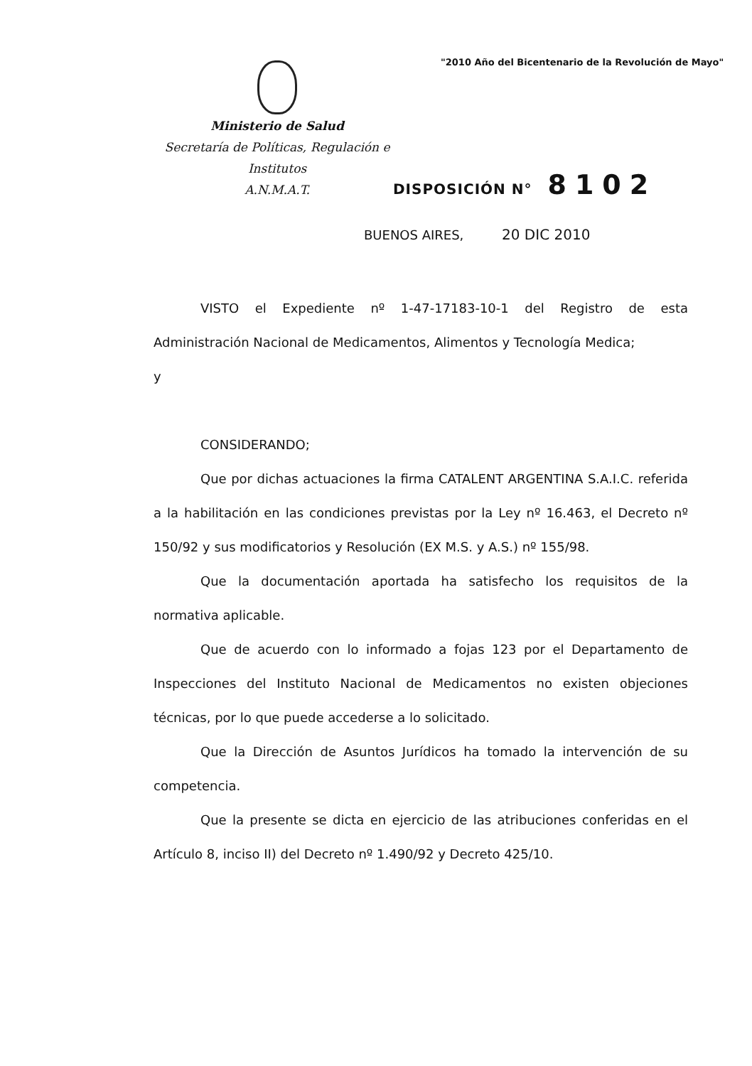"2010 Año del Bicentenario de la Revolución de Mayo"
Ministerio de Salud
Secretaría de Políticas, Regulación e
Institutos
A.N.M.A.T.
DISPOSICIÓN N° 8102
BUENOS AIRES, 20 DIC 2010
VISTO el Expediente nº 1-47-17183-10-1 del Registro de esta Administración Nacional de Medicamentos, Alimentos y Tecnología Medica;
y
CONSIDERANDO;
Que por dichas actuaciones la firma CATALENT ARGENTINA S.A.I.C. referida a la habilitación en las condiciones previstas por la Ley nº 16.463, el Decreto nº 150/92 y sus modificatorios y Resolución (EX M.S. y A.S.) nº 155/98.
Que la documentación aportada ha satisfecho los requisitos de la normativa aplicable.
Que de acuerdo con lo informado a fojas 123 por el Departamento de Inspecciones del Instituto Nacional de Medicamentos no existen objeciones técnicas, por lo que puede accederse a lo solicitado.
Que la Dirección de Asuntos Jurídicos ha tomado la intervención de su competencia.
Que la presente se dicta en ejercicio de las atribuciones conferidas en el Artículo 8, inciso II) del Decreto nº 1.490/92 y Decreto 425/10.